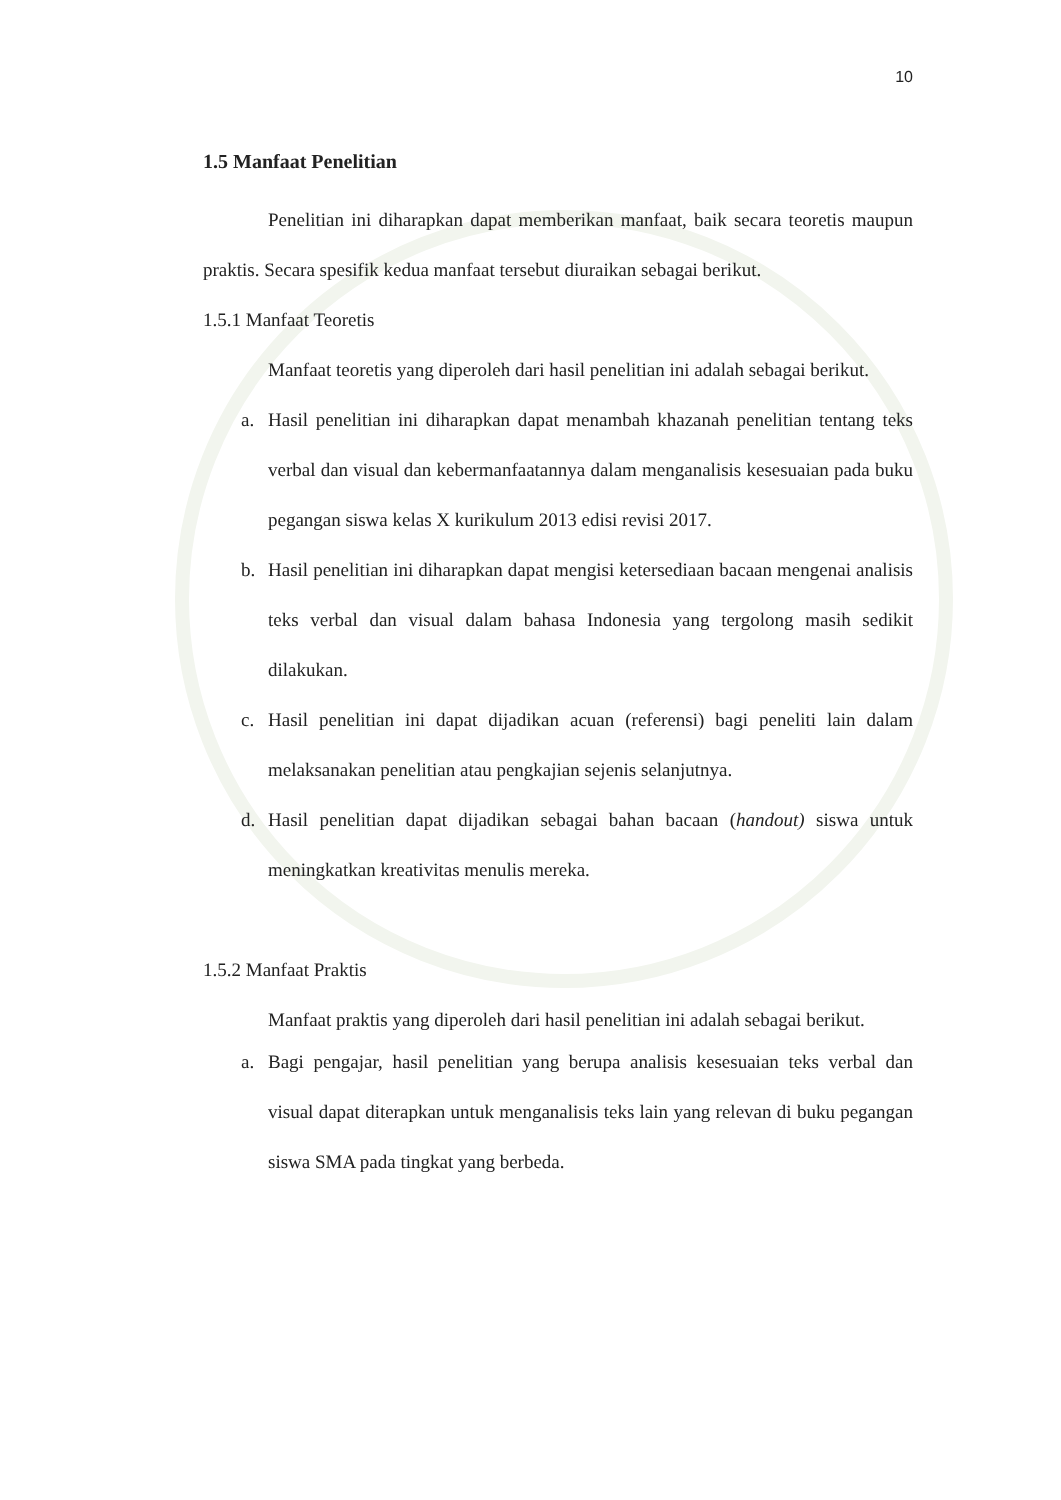10
1.5 Manfaat Penelitian
Penelitian ini diharapkan dapat memberikan manfaat, baik secara teoretis maupun praktis. Secara spesifik kedua manfaat tersebut diuraikan sebagai berikut.
1.5.1 Manfaat Teoretis
Manfaat teoretis yang diperoleh dari hasil penelitian ini adalah sebagai berikut.
a. Hasil penelitian ini diharapkan dapat menambah khazanah penelitian tentang teks verbal dan visual dan kebermanfaatannya dalam menganalisis kesesuaian pada buku pegangan siswa kelas X kurikulum 2013 edisi revisi 2017.
b. Hasil penelitian ini diharapkan dapat mengisi ketersediaan bacaan mengenai analisis teks verbal dan visual dalam bahasa Indonesia yang tergolong masih sedikit dilakukan.
c. Hasil penelitian ini dapat dijadikan acuan (referensi) bagi peneliti lain dalam melaksanakan penelitian atau pengkajian sejenis selanjutnya.
d. Hasil penelitian dapat dijadikan sebagai bahan bacaan (handout) siswa untuk meningkatkan kreativitas menulis mereka.
1.5.2 Manfaat Praktis
Manfaat praktis yang diperoleh dari hasil penelitian ini adalah sebagai berikut.
a. Bagi pengajar, hasil penelitian yang berupa analisis kesesuaian teks verbal dan visual dapat diterapkan untuk menganalisis teks lain yang relevan di buku pegangan siswa SMA pada tingkat yang berbeda.